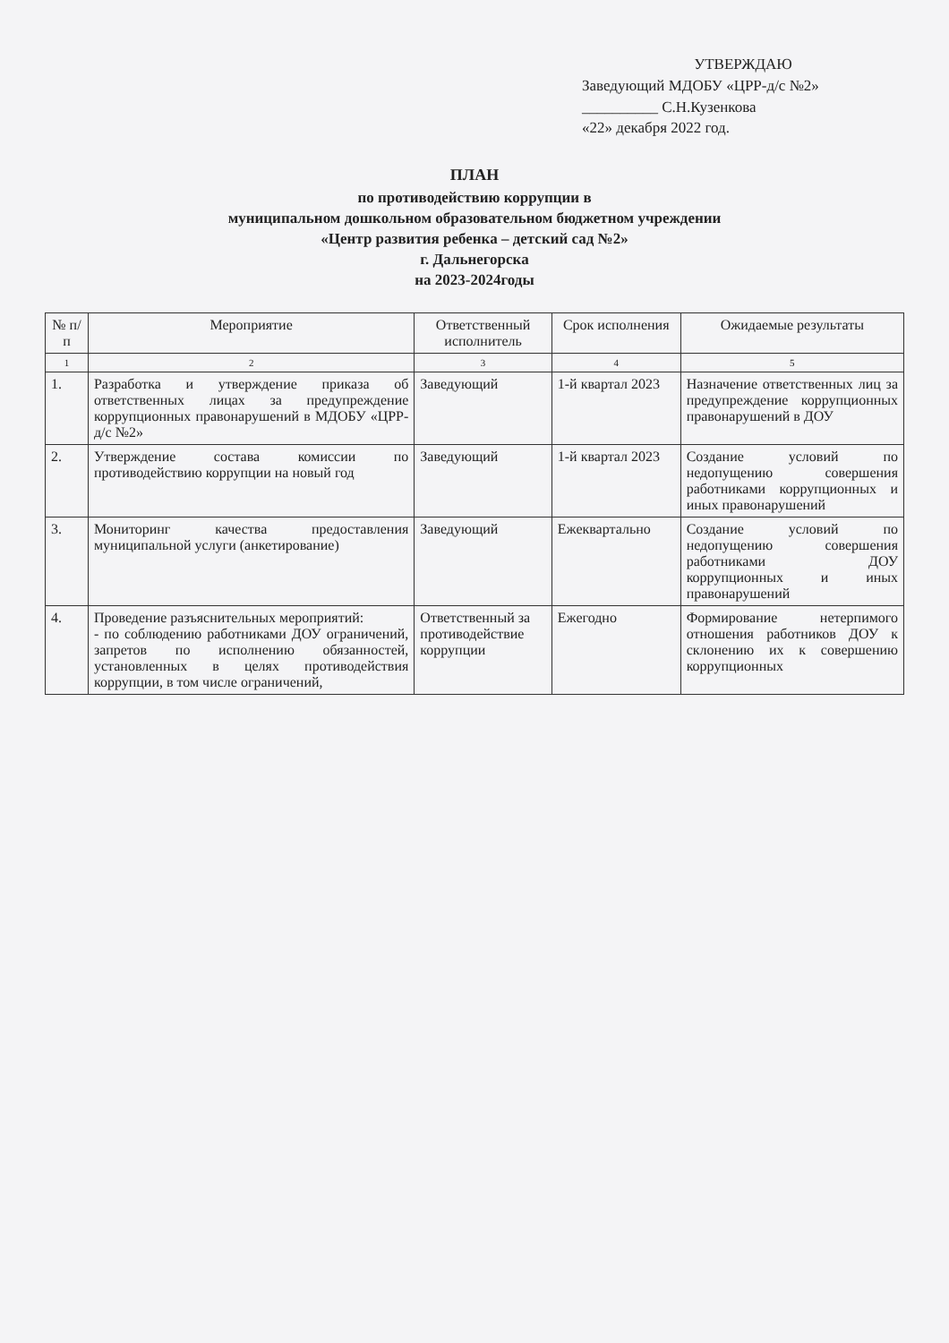УТВЕРЖДАЮ
Заведующий МДОБУ «ЦРР-д/с №2»
__________ С.Н.Кузенкова
«22» декабря 2022 год.
ПЛАН
по противодействию коррупции в
муниципальном дошкольном образовательном бюджетном учреждении
«Центр развития ребенка – детский сад №2»
г. Дальнегорска
на 2023-2024годы
| № п/п | Мероприятие | Ответственный исполнитель | Срок исполнения | Ожидаемые результаты |
| --- | --- | --- | --- | --- |
| 1 | 2 | 3 | 4 | 5 |
| 1. | Разработка и утверждение приказа об ответственных лицах за предупреждение коррупционных правонарушений в МДОБУ «ЦРР-д/с №2» | Заведующий | 1-й квартал 2023 | Назначение ответственных лиц за предупреждение коррупционных правонарушений в ДОУ |
| 2. | Утверждение состава комиссии по противодействию коррупции на новый год | Заведующий | 1-й квартал 2023 | Создание условий по недопущению совершения работниками коррупционных и иных правонарушений |
| 3. | Мониторинг качества предоставления муниципальной услуги (анкетирование) | Заведующий | Ежеквартально | Создание условий по недопущению совершения работниками ДОУ коррупционных и иных правонарушений |
| 4. | Проведение разъяснительных мероприятий: - по соблюдению работниками ДОУ ограничений, запретов по исполнению обязанностей, установленных в целях противодействия коррупции, в том числе ограничений, | Ответственный за противодействие коррупции | Ежегодно | Формирование нетерпимого отношения работников ДОУ к склонению их к совершению коррупционных |